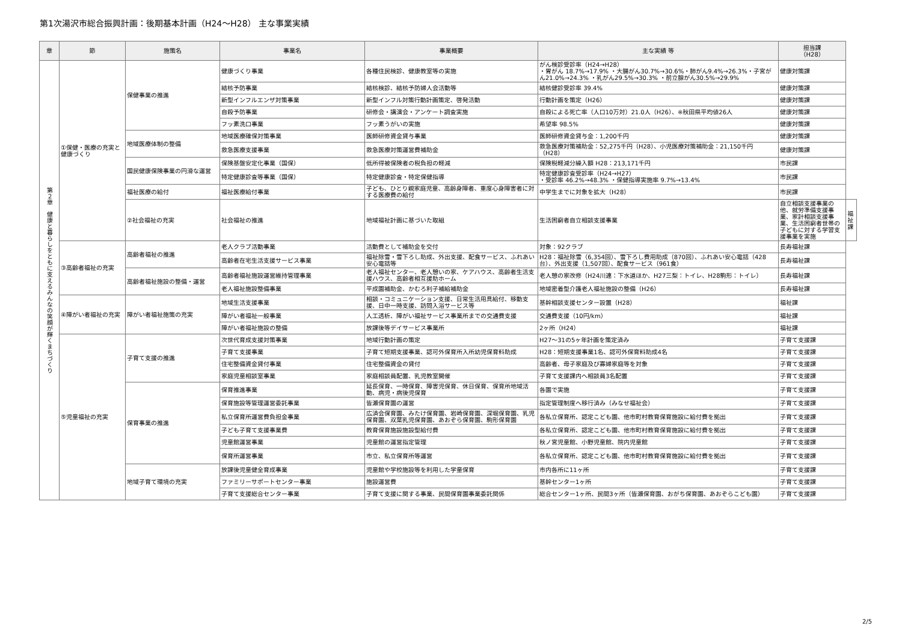第1次湯沢市総合振興計画：後期基本計画（H24～H28） 主な事業実績
| 章 | 節 | 施策名 | 事業名 | 事業概要 | 主な実績 等 | 担当課 （H28） | |
| --- | --- | --- | --- | --- | --- | --- | --- |
| 第２章 健康と暮らしをともに支えるみんなの笑顔が輝くまちづくり | ①保健・医療の充実と健康づくり | 保健事業の推進 | 健康づくり事業 | 各種住民検診、健康教室等の実施 | がん検診受診率（H24→H28） ・胃がん 18.7%→17.9% ・大腸がん30.7%→30.6%・肺がん9.4%→26.3%・子宮がん21.0%→24.3% ・乳がん29.5%→30.3% ・前立腺がん30.5%→29.9% | 健康対策課 | |
| | | | 結核予防事業 | 結核検診、結核予防婦人会活動等 | 結核健診受診率 39.4% | 健康対策課 | |
| | | | 新型インフルエンザ対策事業 | 新型インフル対策行動計画策定、啓発活動 | 行動計画を策定（H26） | 健康対策課 | |
| | | | 自殺予防事業 | 研修会・講演会・アンケート調査実施 | 自殺による死亡率（人口10万対）21.0人（H26）、※秋田県平均値26人 | 健康対策課 | |
| | | | フッ素洗口事業 | フッ素うがいの実施 | 希望率 98.5% | 健康対策課 | |
| | | 地域医療体制の整備 | 地域医療確保対策事業 | 医師研修資金貸与事業 | 医師研修資金貸与金：1,200千円 | 健康対策課 | |
| | | | 救急医療支援事業 | 救急医療対策運営費補助金 | 救急医療対策補助金：52,275千円（H28）、小児医療対策補助金：21,150千円（H28） | 健康対策課 | |
| | | 国民健康保険事業の円滑な運営 | 保険基盤安定化事業（国保） | 低所得被保険者の税負担の軽減 | 保険税軽減分繰入額 H28：213,171千円 | 市民課 | |
| | | | 特定健康診査等事業（国保） | 特定健康診査・特定保健指導 | 特定健康診査受診率（H24→H27） ・受診率 46.2%→48.3% ・保健指導実施率 9.7%→13.4% | 市民課 | |
| | | 福祉医療の給付 | 福祉医療給付事業 | 子ども、ひとり親家庭児童、高齢身障者、重度心身障害者に対する医療費の給付 | 中学生までに対象を拡大（H28） | 市民課 | |
| | | ②社会福祉の充実 | 社会福祉の推進 | 地域福祉計画に基づいた取組 | 生活困窮者自立相談支援事業 | 自立相談支援事業の他、就労準備支援事業、家計相談支援事業、生活困窮者世帯の子どもに対する学習支援事業を実施 | 福祉課 |
| | ③高齢者福祉の充実 | 高齢者福祉の推進 | 老人クラブ活動事業 | 活動費として補助金を交付 | 対象：92クラブ | 長寿福祉課 | |
| | | | 高齢者在宅生活支援サービス事業 | 福祉除雪・雪下ろし助成、外出支援、配食サービス、ふれあい安心電話等 | H28：福祉除雪（6,354回）、雪下ろし費用助成（870回）、ふれあい安心電話（428台）、外出支援（1,507回）、配食サービス（961食） | 長寿福祉課 | |
| | | 高齢者福祉施設の整備・運営 | 高齢者福祉施設運営維持管理事業 | 老人福祉センター、老人憩いの家、ケアハウス、高齢者生活支援ハウス、高齢者相互援助ホーム | 老人憩の家改修（H24川連：下水道ほか、H27三梨：トイレ、H28駒形：トイレ） | 長寿福祉課 | |
| | | | 老人福祉施設整備事業 | 平成園補助金、かむろ利子補給補助金 | 地域密着型介護老人福祉施設の整備（H26） | 長寿福祉課 | |
| | ④障がい者福祉の充実 | 障がい者福祉施策の充実 | 地域生活支援事業 | 相談・コミュニケーション支援、日常生活用具給付、移動支援、日中一時支援、訪問入浴サービス等 | 基幹相談支援センター設置（H28） | 福祉課 | |
| | | | 障がい者福祉一般事業 | 人工透析、障がい福祉サービス事業所までの交通費支援 | 交通費支援（10円/km） | 福祉課 | |
| | | | 障がい者福祉施設の整備 | 放課後等デイサービス事業所 | 2ヶ所（H24） | 福祉課 | |
| | ⑤児童福祉の充実 | 子育て支援の推進 | 次世代育成支援対策事業 | 地域行動計画の策定 | H27～31の5ヶ年計画を策定済み | 子育て支援課 | |
| | | | 子育て支援事業 | 子育て短期支援事業、認可外保育所入所幼児保育料助成 | H28：短期支援事業1名、認可外保育料助成4名 | 子育て支援課 | |
| | | | 住宅整備資金貸付事業 | 住宅整備資金の貸付 | 高齢者、母子家庭及び寡婦家庭等を対象 | 子育て支援課 | |
| | | | 家庭児童相談室事業 | 家庭相談員配置、乳児教室開催 | 子育て支援課内へ相談員3名配置 | 子育て支援課 | |
| | | 保育事業の推進 | 保育推進事業 | 延長保育、一時保育、障害児保育、休日保育、保育所地域活動、病児・病後児保育 | 各園で実施 | 子育て支援課 | |
| | | | 保育施設等管理運営委託事業 | 皆瀬保育園の運営 | 指定管理制度へ移行済み（みなせ福祉会） | 子育て支援課 | |
| | | | 私立保育所運営費負担金事業 | 広済会保育園、みたけ保育園、岩崎保育園、深堀保育園、乳児保育園、双葉乳児保育園、あおぞら保育園、駒形保育園 | 各私立保育所、認定こども園、他市町村教育保育施設に給付費を拠出 | 子育て支援課 | |
| | | | 子ども子育て支援事業費 | 教育保育施設施設型給付費 | 各私立保育所、認定こども園、他市町村教育保育施設に給付費を拠出 | 子育て支援課 | |
| | | | 児童館運営事業 | 児童館の運営指定管理 | 秋ノ宮児童館、小野児童館、院内児童館 | 子育て支援課 | |
| | | | 保育所運営事業 | 市立、私立保育所等運営 | 各私立保育所、認定こども園、他市町村教育保育施設に給付費を拠出 | 子育て支援課 | |
| | | 地域子育て環境の充実 | 放課後児童健全育成事業 | 児童館や学校施設等を利用した学童保育 | 市内各所に11ヶ所 | 子育て支援課 | |
| | | | ファミリーサポートセンター事業 | 施設運営費 | 基幹センター1ヶ所 | 子育て支援課 | |
| | | | 子育て支援総合センター事業 | 子育て支援に関する事業、民間保育園事業委託関係 | 総合センター1ヶ所、民間3ヶ所（皆瀬保育園、おがち保育園、あおぞらこども園） | 子育て支援課 | |
2/5